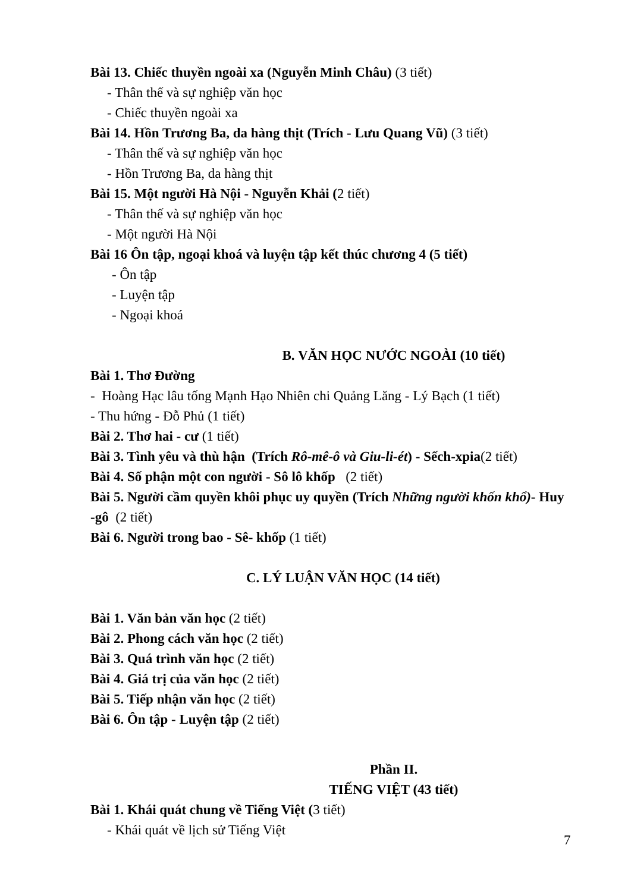Bài 13. Chiếc thuyền ngoài xa (Nguyễn Minh Châu) (3 tiết)
- Thân thế và sự nghiệp văn học
- Chiếc thuyền ngoài xa
Bài 14. Hồn Trương Ba, da hàng thịt (Trích - Lưu Quang Vũ) (3 tiết)
- Thân thế và sự nghiệp văn học
- Hồn Trương Ba, da hàng thịt
Bài 15. Một người Hà Nội - Nguyễn Khải (2 tiết)
- Thân thế và sự nghiệp văn học
- Một người Hà Nội
Bài 16 Ôn tập, ngoại khoá và luyện tập kết thúc chương 4 (5 tiết)
- Ôn tập
- Luyện tập
- Ngoại khoá
B. VĂN HỌC NƯỚC NGOÀI (10 tiết)
Bài 1. Thơ Đường
- Hoàng Hạc lâu tống Mạnh Hạo Nhiên chi Quảng Lăng - Lý Bạch (1 tiết)
- Thu hứng - Đỗ Phủ (1 tiết)
Bài 2. Thơ hai - cư (1 tiết)
Bài 3. Tình yêu và thù hận (Trích Rô-mê-ô và Giu-li-ét) - Sếch-xpia(2 tiết)
Bài 4. Số phận một con người - Sô lô khốp (2 tiết)
Bài 5. Người cầm quyền khôi phục uy quyền (Trích Những người khốn khổ)- Huy -gô (2 tiết)
Bài 6. Người trong bao - Sê- khốp (1 tiết)
C. LÝ LUẬN VĂN HỌC (14 tiết)
Bài 1. Văn bản văn học (2 tiết)
Bài 2. Phong cách văn học (2 tiết)
Bài 3. Quá trình văn học (2 tiết)
Bài 4. Giá trị của văn học (2 tiết)
Bài 5. Tiếp nhận văn học (2 tiết)
Bài 6. Ôn tập - Luyện tập (2 tiết)
Phần II.
TIẾNG VIỆT (43 tiết)
Bài 1. Khái quát chung về Tiếng Việt (3 tiết)
- Khái quát về lịch sử Tiếng Việt
7